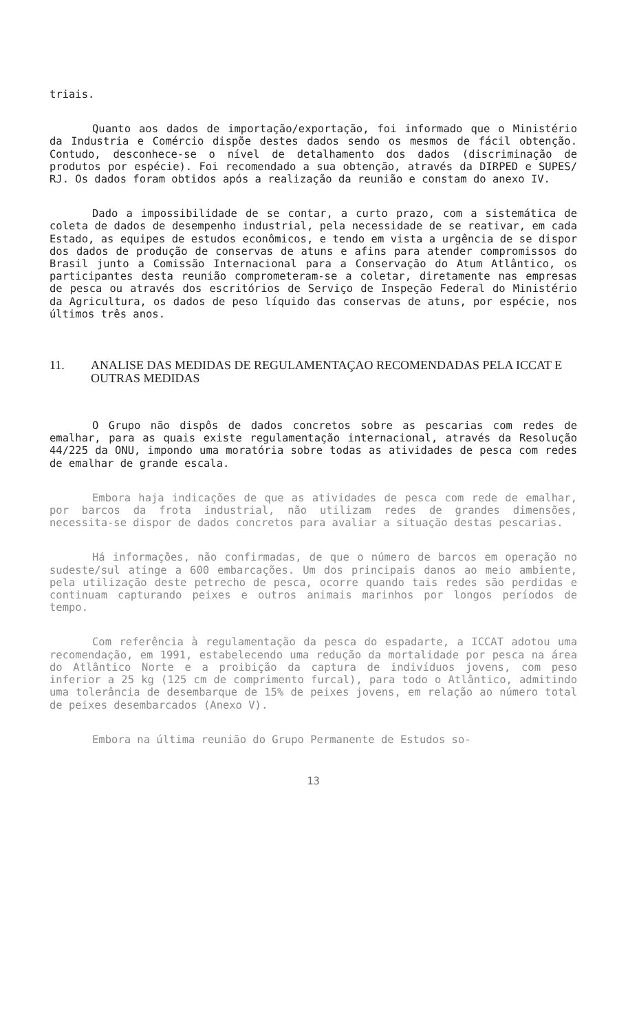triais.
Quanto aos dados de importação/exportação, foi informado que o Ministério da Industria e Comércio dispõe destes dados sendo os mesmos de fácil obtenção. Contudo, desconhece-se o nível de detalhamento dos dados (discriminação de produtos por espécie). Foi recomendado a sua obtenção, através da DIRPED e SUPES/ RJ. Os dados foram obtidos após a realização da reunião e constam do anexo IV.
Dado a impossibilidade de se contar, a curto prazo, com a sistemática de coleta de dados de desempenho industrial, pela necessidade de se reativar, em cada Estado, as equipes de estudos econômicos, e tendo em vista a urgência de se dispor dos dados de produção de conservas de atuns e afins para atender compromissos do Brasil junto a Comissão Internacional para a Conservação do Atum Atlântico, os participantes desta reunião comprometeram-se a coletar, diretamente nas empresas de pesca ou através dos escritórios de Serviço de Inspeção Federal do Ministério da Agricultura, os dados de peso líquido das conservas de atuns, por espécie, nos últimos três anos.
11. ANALISE DAS MEDIDAS DE REGULAMENTAÇAO RECOMENDADAS PELA ICCAT E OUTRAS MEDIDAS
O Grupo não dispôs de dados concretos sobre as pescarias com redes de emalhar, para as quais existe regulamentação internacional, através da Resolução 44/225 da ONU, impondo uma moratória sobre todas as atividades de pesca com redes de emalhar de grande escala.
Embora haja indicações de que as atividades de pesca com rede de emalhar, por barcos da frota industrial, não utilizam redes de grandes dimensões, necessita-se dispor de dados concretos para avaliar a situação destas pescarias.
Há informações, não confirmadas, de que o número de barcos em operação no sudeste/sul atinge a 600 embarcações. Um dos principais danos ao meio ambiente, pela utilização deste petrecho de pesca, ocorre quando tais redes são perdidas e continuam capturando peixes e outros animais marinhos por longos períodos de tempo.
Com referência à regulamentação da pesca do espadarte, a ICCAT adotou uma recomendação, em 1991, estabelecendo uma redução da mortalidade por pesca na área do Atlântico Norte e a proibição da captura de indivíduos jovens, com peso inferior a 25 kg (125 cm de comprimento furcal), para todo o Atlântico, admitindo uma tolerância de desembarque de 15% de peixes jovens, em relação ao número total de peixes desembarcados (Anexo V).
Embora na última reunião do Grupo Permanente de Estudos so-
13